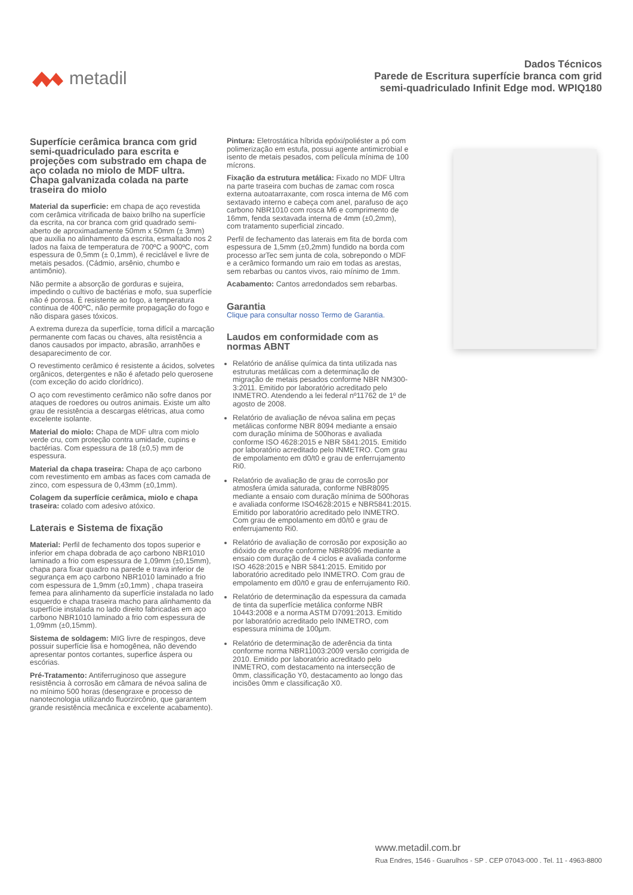metadil
Dados Técnicos
Parede de Escritura superfície branca com grid
semi-quadriculado Infinit Edge mod. WPIQ180
Superfície cerâmica branca com grid semi-quadriculado para escrita e projeções com substrado em chapa de aço colada no miolo de MDF ultra. Chapa galvanizada colada na parte traseira do miolo
Material da superficie: em chapa de aço revestida com cerâmica vitrificada de baixo brilho na superfície da escrita, na cor branca com grid quadrado semi-aberto de aproximadamente 50mm x 50mm (± 3mm) que auxilia no alinhamento da escrita, esmaltado nos 2 lados na faixa de temperatura de 700ºC a 900ºC, com espessura de 0,5mm (± 0,1mm), é reciclável e livre de metais pesados. (Cádmio, arsênio, chumbo e antimônio).
Não permite a absorção de gorduras e sujeira, impedindo o cultivo de bactérias e mofo, sua superfície não é porosa. É resistente ao fogo, a temperatura continua de 400ºC, não permite propagação do fogo e não dispara gases tóxicos.
A extrema dureza da superfície, torna difícil a marcação permanente com facas ou chaves, alta resistência a danos causados por impacto, abrasão, arranhões e desaparecimento de cor.
O revestimento cerâmico é resistente a ácidos, solvetes orgânicos, detergentes e não é afetado pelo querosene (com exceção do acido clorídrico).
O aço com revestimento cerâmico não sofre danos por ataques de roedores ou outros animais. Existe um alto grau de resistência a descargas elétricas, atua como excelente isolante.
Material do miolo: Chapa de MDF ultra com miolo verde cru, com proteção contra umidade, cupins e bactérias. Com espessura de 18 (±0,5) mm de espessura.
Material da chapa traseira: Chapa de aço carbono com revestimento em ambas as faces com camada de zinco, com espessura de 0,43mm (±0,1mm).
Colagem da superfície cerâmica, miolo e chapa traseira: colado com adesivo atóxico.
Laterais e Sistema de fixação
Material: Perfil de fechamento dos topos superior e inferior em chapa dobrada de aço carbono NBR1010 laminado a frio com espessura de 1,09mm (±0,15mm), chapa para fixar quadro na parede e trava inferior de segurança em aço carbono NBR1010 laminado a frio com espessura de 1,9mm (±0,1mm) , chapa traseira femea para alinhamento da superfície instalada no lado esquerdo e chapa traseira macho para alinhamento da superfície instalada no lado direito fabricadas em aço carbono NBR1010 laminado a frio com espessura de 1,09mm (±0,15mm).
Sistema de soldagem: MIG livre de respingos, deve possuir superfície lisa e homogênea, não devendo apresentar pontos cortantes, superfice áspera ou escórias.
Pré-Tratamento: Antiferruginoso que assegure resistência à corrosão em câmara de névoa salina de no mínimo 500 horas (desengraxe e processo de nanotecnologia utilizando fluorzircônio, que garantem grande resistência mecânica e excelente acabamento).
Pintura: Eletrostática híbrida epóxi/poliéster a pó com polimerização em estufa, possui agente antimicrobial e isento de metais pesados, com película mínima de 100 mícrons.
Fixação da estrutura metálica: Fixado no MDF Ultra na parte traseira com buchas de zamac com rosca externa autoatarraxante, com rosca interna de M6 com sextavado interno e cabeça com anel, parafuso de aço carbono NBR1010 com rosca M6 e comprimento de 16mm, fenda sextavada interna de 4mm (±0,2mm), com tratamento superficial zincado.
Perfil de fechamento das laterais em fita de borda com espessura de 1,5mm (±0,2mm) fundido na borda com processo arTec sem junta de cola, sobrepondo o MDF e a cerâmico formando um raio em todas as arestas, sem rebarbas ou cantos vivos, raio mínimo de 1mm.
Acabamento: Cantos arredondados sem rebarbas.
Garantia
Clique para consultar nosso Termo de Garantia.
Laudos em conformidade com as normas ABNT
Relatório de análise química da tinta utilizada nas estruturas metálicas com a determinação de migração de metais pesados conforme NBR NM300-3:2011. Emitido por laboratório acreditado pelo INMETRO. Atendendo a lei federal nº11762 de 1º de agosto de 2008.
Relatório de avaliação de névoa salina em peças metálicas conforme NBR 8094 mediante a ensaio com duração mínima de 500horas e avaliada conforme ISO 4628:2015 e NBR 5841:2015. Emitido por laboratório acreditado pelo INMETRO. Com grau de empolamento em d0/t0 e grau de enferrujamento Ri0.
Relatório de avaliação de grau de corrosão por atmosfera úmida saturada, conforme NBR8095 mediante a ensaio com duração mínima de 500horas e avaliada conforme ISO4628:2015 e NBR5841:2015. Emitido por laboratório acreditado pelo INMETRO. Com grau de empolamento em d0/t0 e grau de enferrujamento Ri0.
Relatório de avaliação de corrosão por exposição ao dióxido de enxofre conforme NBR8096 mediante a ensaio com duração de 4 ciclos e avaliada conforme ISO 4628:2015 e NBR 5841:2015. Emitido por laboratório acreditado pelo INMETRO. Com grau de empolamento em d0/t0 e grau de enferrujamento Ri0.
Relatório de determinação da espessura da camada de tinta da superfície metálica conforme NBR 10443:2008 e a norma ASTM D7091:2013. Emitido por laboratório acreditado pelo INMETRO, com espessura mínima de 100µm.
Relatório de determinação de aderência da tinta conforme norma NBR11003:2009 versão corrigida de 2010. Emitido por laboratório acreditado pelo INMETRO, com destacamento na intersecção de 0mm, classificação Y0, destacamento ao longo das incisões 0mm e classificação X0.
www.metadil.com.br
Rua Endres, 1546 - Guarulhos - SP . CEP 07043-000 . Tel. 11 - 4963-8800